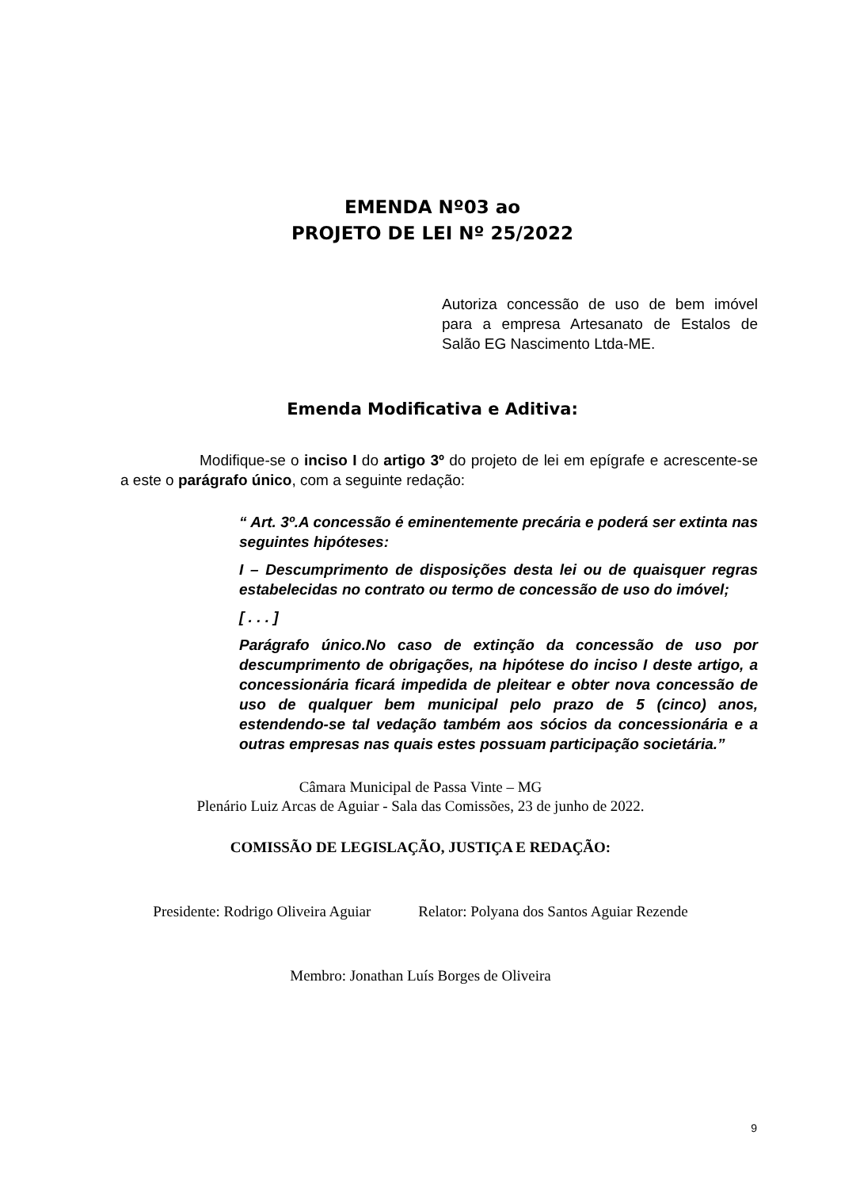EMENDA Nº03 ao
PROJETO DE LEI Nº 25/2022
Autoriza concessão de uso de bem imóvel para a empresa Artesanato de Estalos de Salão EG Nascimento Ltda-ME.
Emenda Modificativa e Aditiva:
Modifique-se o inciso I do artigo 3º do projeto de lei em epígrafe e acrescente-se a este o parágrafo único, com a seguinte redação:
“ Art. 3º.A concessão é eminentemente precária e poderá ser extinta nas seguintes hipóteses:
I – Descumprimento de disposições desta lei ou de quaisquer regras estabelecidas no contrato ou termo de concessão de uso do imóvel;
[ . . . ]
Parágrafo único.No caso de extinção da concessão de uso por descumprimento de obrigações, na hipótese do inciso I deste artigo, a concessionária ficará impedida de pleitear e obter nova concessão de uso de qualquer bem municipal pelo prazo de 5 (cinco) anos, estendendo-se tal vedação também aos sócios da concessionária e a outras empresas nas quais estes possuam participação societária.”
Câmara Municipal de Passa Vinte – MG
Plenário Luiz Arcas de Aguiar - Sala das Comissões, 23 de junho de 2022.
COMISSÃO DE LEGISLAÇÃO, JUSTIÇA E REDAÇÃO:
Presidente: Rodrigo Oliveira Aguiar Relator: Polyana dos Santos Aguiar Rezende
Membro: Jonathan Luís Borges de Oliveira
9